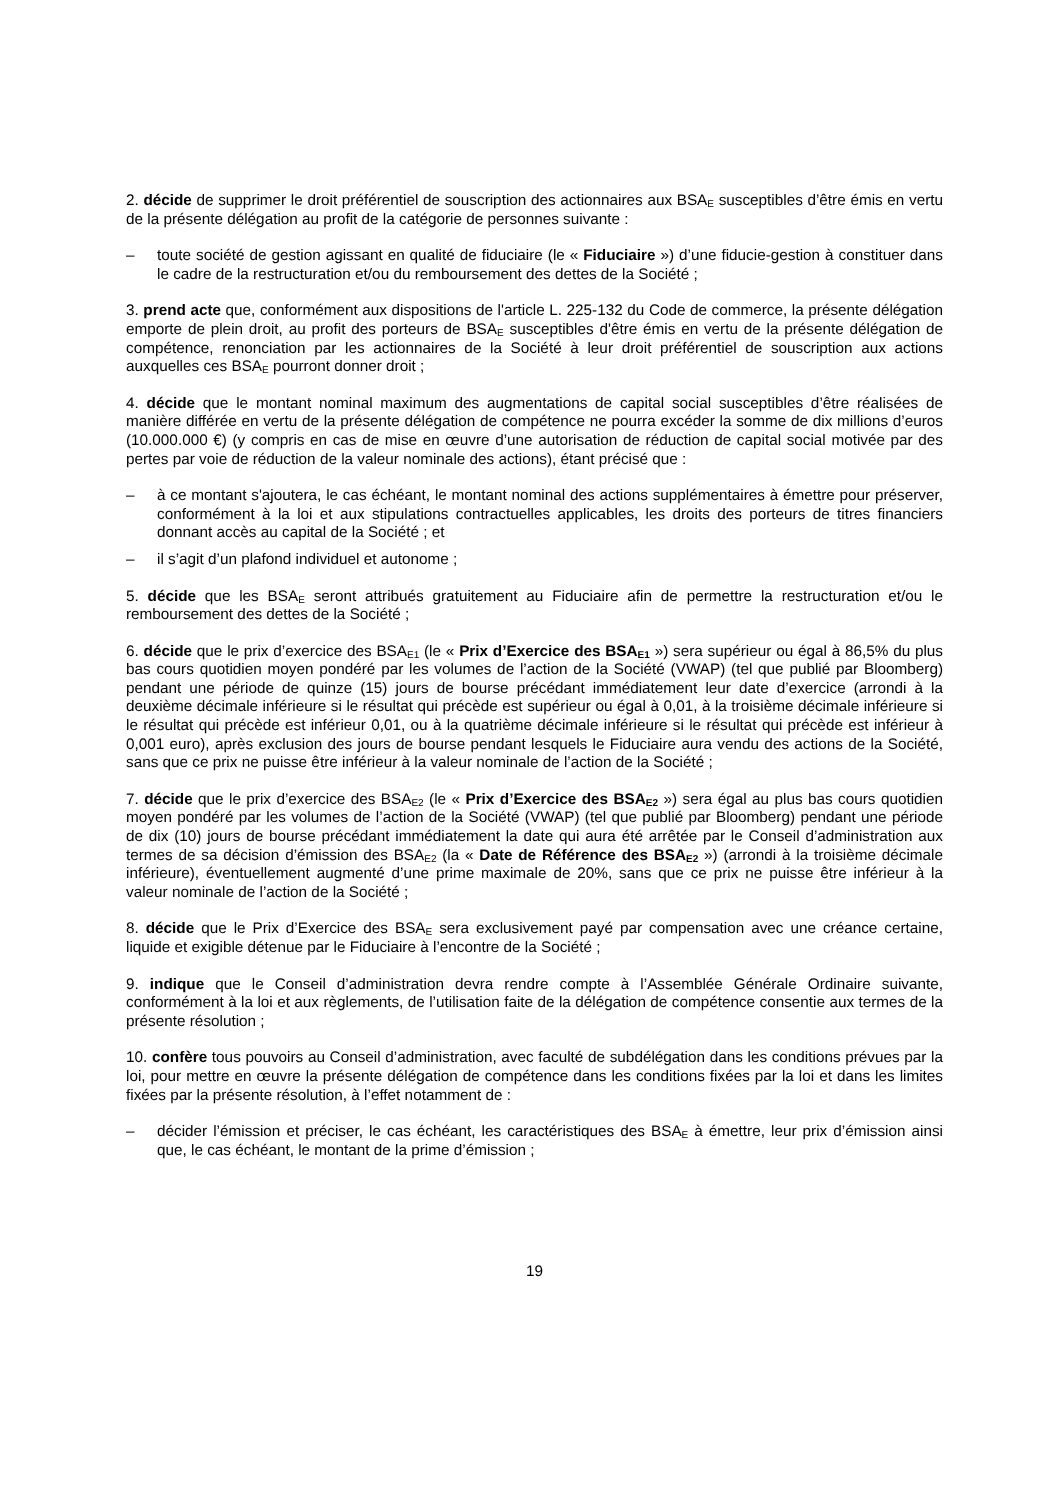2. décide de supprimer le droit préférentiel de souscription des actionnaires aux BSA<sub>E</sub> susceptibles d’être émis en vertu de la présente délégation au profit de la catégorie de personnes suivante :
– toute société de gestion agissant en qualité de fiduciaire (le « Fiduciaire ») d’une fiducie-gestion à constituer dans le cadre de la restructuration et/ou du remboursement des dettes de la Société ;
3. prend acte que, conformément aux dispositions de l'article L. 225-132 du Code de commerce, la présente délégation emporte de plein droit, au profit des porteurs de BSA<sub>E</sub> susceptibles d'être émis en vertu de la présente délégation de compétence, renonciation par les actionnaires de la Société à leur droit préférentiel de souscription aux actions auxquelles ces BSA<sub>E</sub> pourront donner droit ;
4. décide que le montant nominal maximum des augmentations de capital social susceptibles d’être réalisées de manière différée en vertu de la présente délégation de compétence ne pourra excéder la somme de dix millions d’euros (10.000.000 €) (y compris en cas de mise en œuvre d’une autorisation de réduction de capital social motivée par des pertes par voie de réduction de la valeur nominale des actions), étant précisé que :
– à ce montant s'ajoutera, le cas échéant, le montant nominal des actions supplémentaires à émettre pour préserver, conformément à la loi et aux stipulations contractuelles applicables, les droits des porteurs de titres financiers donnant accès au capital de la Société ; et
– il s’agit d’un plafond individuel et autonome ;
5. décide que les BSA<sub>E</sub> seront attribués gratuitement au Fiduciaire afin de permettre la restructuration et/ou le remboursement des dettes de la Société ;
6. décide que le prix d’exercice des BSA<sub>E1</sub> (le « Prix d’Exercice des BSA<sub>E1</sub> ») sera supérieur ou égal à 86,5% du plus bas cours quotidien moyen pondéré par les volumes de l’action de la Société (VWAP) (tel que publié par Bloomberg) pendant une période de quinze (15) jours de bourse précédant immédiatement leur date d’exercice (arrondi à la deuxième décimale inférieure si le résultat qui précède est supérieur ou égal à 0,01, à la troisième décimale inférieure si le résultat qui précède est inférieur 0,01, ou à la quatrième décimale inférieure si le résultat qui précède est inférieur à 0,001 euro), après exclusion des jours de bourse pendant lesquels le Fiduciaire aura vendu des actions de la Société, sans que ce prix ne puisse être inférieur à la valeur nominale de l’action de la Société ;
7. décide que le prix d’exercice des BSA<sub>E2</sub> (le « Prix d’Exercice des BSA<sub>E2</sub> ») sera égal au plus bas cours quotidien moyen pondéré par les volumes de l’action de la Société (VWAP) (tel que publié par Bloomberg) pendant une période de dix (10) jours de bourse précédant immédiatement la date qui aura été arrêtée par le Conseil d’administration aux termes de sa décision d’émission des BSA<sub>E2</sub> (la « Date de Référence des BSA<sub>E2</sub> ») (arrondi à la troisième décimale inférieure), éventuellement augmenté d’une prime maximale de 20%, sans que ce prix ne puisse être inférieur à la valeur nominale de l’action de la Société ;
8. décide que le Prix d’Exercice des BSA<sub>E</sub> sera exclusivement payé par compensation avec une créance certaine, liquide et exigible détenue par le Fiduciaire à l’encontre de la Société ;
9. indique que le Conseil d’administration devra rendre compte à l’Assemblée Générale Ordinaire suivante, conformément à la loi et aux règlements, de l’utilisation faite de la délégation de compétence consentie aux termes de la présente résolution ;
10. confère tous pouvoirs au Conseil d’administration, avec faculté de subdélégation dans les conditions prévues par la loi, pour mettre en œuvre la présente délégation de compétence dans les conditions fixées par la loi et dans les limites fixées par la présente résolution, à l’effet notamment de :
– décider l’émission et préciser, le cas échéant, les caractéristiques des BSA<sub>E</sub> à émettre, leur prix d’émission ainsi que, le cas échéant, le montant de la prime d’émission ;
19